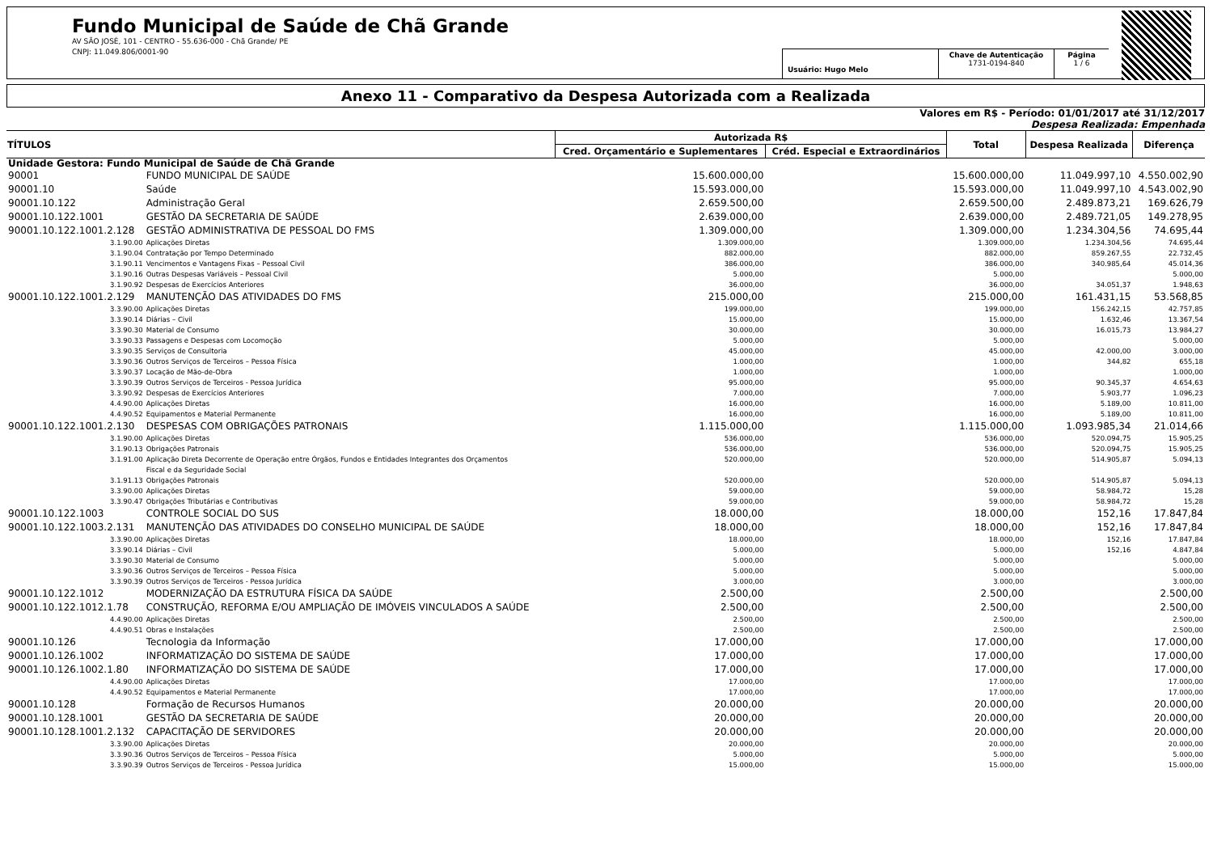Fundo Municipal de Saúde de Chã Grande
AV SÃO JOSÉ, 101 - CENTRO - 55.636-000 - Chã Grande/ PE
CNPJ: 11.049.806/0001-90
Usuário: Hugo Melo
Chave de Autenticação
1731-0194-840
Página
1 / 6
Anexo 11 - Comparativo da Despesa Autorizada com a Realizada
Valores em R$ - Período: 01/01/2017 até 31/12/2017
Despesa Realizada: Empenhada
| TÍTULOS | | Autorizada R$ | | Total | Despesa Realizada | Diferença |
| --- | --- | --- | --- | --- | --- | --- |
| | | Cred. Orçamentário e Suplementares | Créd. Especial e Extraordinários | | | |
| Unidade Gestora: Fundo Municipal de Saúde de Chã Grande | | | | | | |
| 90001 | FUNDO MUNICIPAL DE SAÚDE | 15.600.000,00 | | 15.600.000,00 | 11.049.997,10 | 4.550.002,90 |
| 90001.10 | Saúde | 15.593.000,00 | | 15.593.000,00 | 11.049.997,10 | 4.543.002,90 |
| 90001.10.122 | Administração Geral | 2.659.500,00 | | 2.659.500,00 | 2.489.873,21 | 169.626,79 |
| 90001.10.122.1001 | GESTÃO DA SECRETARIA DE SAÚDE | 2.639.000,00 | | 2.639.000,00 | 2.489.721,05 | 149.278,95 |
| 90001.10.122.1001.2.128 | GESTÃO ADMINISTRATIVA DE PESSOAL DO FMS | 1.309.000,00 | | 1.309.000,00 | 1.234.304,56 | 74.695,44 |
| 3.1.90.00 | Aplicações Diretas | 1.309.000,00 | | 1.309.000,00 | 1.234.304,56 | 74.695,44 |
| 3.1.90.04 | Contratação por Tempo Determinado | 882.000,00 | | 882.000,00 | 859.267,55 | 22.732,45 |
| 3.1.90.11 | Vencimentos e Vantagens Fixas – Pessoal Civil | 386.000,00 | | 386.000,00 | 340.985,64 | 45.014,36 |
| 3.1.90.16 | Outras Despesas Variáveis – Pessoal Civil | 5.000,00 | | 5.000,00 | | 5.000,00 |
| 3.1.90.92 | Despesas de Exercícios Anteriores | 36.000,00 | | 36.000,00 | 34.051,37 | 1.948,63 |
| 90001.10.122.1001.2.129 | MANUTENÇÃO DAS ATIVIDADES DO FMS | 215.000,00 | | 215.000,00 | 161.431,15 | 53.568,85 |
| 3.3.90.00 | Aplicações Diretas | 199.000,00 | | 199.000,00 | 156.242,15 | 42.757,85 |
| 3.3.90.14 | Diárias – Civil | 15.000,00 | | 15.000,00 | 1.632,46 | 13.367,54 |
| 3.3.90.30 | Material de Consumo | 30.000,00 | | 30.000,00 | 16.015,73 | 13.984,27 |
| 3.3.90.33 | Passagens e Despesas com Locomoção | 5.000,00 | | 5.000,00 | | 5.000,00 |
| 3.3.90.35 | Serviços de Consultoria | 45.000,00 | | 45.000,00 | 42.000,00 | 3.000,00 |
| 3.3.90.36 | Outros Serviços de Terceiros – Pessoa Física | 1.000,00 | | 1.000,00 | 344,82 | 655,18 |
| 3.3.90.37 | Locação de Mão-de-Obra | 1.000,00 | | 1.000,00 | | 1.000,00 |
| 3.3.90.39 | Outros Serviços de Terceiros - Pessoa Jurídica | 95.000,00 | | 95.000,00 | 90.345,37 | 4.654,63 |
| 3.3.90.92 | Despesas de Exercícios Anteriores | 7.000,00 | | 7.000,00 | 5.903,77 | 1.096,23 |
| 4.4.90.00 | Aplicações Diretas | 16.000,00 | | 16.000,00 | 5.189,00 | 10.811,00 |
| 4.4.90.52 | Equipamentos e Material Permanente | 16.000,00 | | 16.000,00 | 5.189,00 | 10.811,00 |
| 90001.10.122.1001.2.130 | DESPESAS COM OBRIGAÇÕES PATRONAIS | 1.115.000,00 | | 1.115.000,00 | 1.093.985,34 | 21.014,66 |
| 3.1.90.00 | Aplicações Diretas | 536.000,00 | | 536.000,00 | 520.094,75 | 15.905,25 |
| 3.1.90.13 | Obrigações Patronais | 536.000,00 | | 536.000,00 | 520.094,75 | 15.905,25 |
| 3.1.91.00 | Aplicação Direta Decorrente de Operação entre Órgãos, Fundos e Entidades Integrantes dos Orçamentos Fiscal e da Seguridade Social | 520.000,00 | | 520.000,00 | 514.905,87 | 5.094,13 |
| 3.1.91.13 | Obrigações Patronais | 520.000,00 | | 520.000,00 | 514.905,87 | 5.094,13 |
| 3.3.90.00 | Aplicações Diretas | 59.000,00 | | 59.000,00 | 58.984,72 | 15,28 |
| 3.3.90.47 | Obrigações Tributárias e Contributivas | 59.000,00 | | 59.000,00 | 58.984,72 | 15,28 |
| 90001.10.122.1003 | CONTROLE SOCIAL DO SUS | 18.000,00 | | 18.000,00 | 152,16 | 17.847,84 |
| 90001.10.122.1003.2.131 | MANUTENÇÃO DAS ATIVIDADES DO CONSELHO MUNICIPAL DE SAÚDE | 18.000,00 | | 18.000,00 | 152,16 | 17.847,84 |
| 3.3.90.00 | Aplicações Diretas | 18.000,00 | | 18.000,00 | 152,16 | 17.847,84 |
| 3.3.90.14 | Diárias – Civil | 5.000,00 | | 5.000,00 | 152,16 | 4.847,84 |
| 3.3.90.30 | Material de Consumo | 5.000,00 | | 5.000,00 | | 5.000,00 |
| 3.3.90.36 | Outros Serviços de Terceiros – Pessoa Física | 5.000,00 | | 5.000,00 | | 5.000,00 |
| 3.3.90.39 | Outros Serviços de Terceiros - Pessoa Jurídica | 3.000,00 | | 3.000,00 | | 3.000,00 |
| 90001.10.122.1012 | MODERNIZAÇÃO DA ESTRUTURA FÍSICA DA SAÚDE | 2.500,00 | | 2.500,00 | | 2.500,00 |
| 90001.10.122.1012.1.78 | CONSTRUÇÃO, REFORMA E/OU AMPLIAÇÃO DE IMÓVEIS VINCULADOS A SAÚDE | 2.500,00 | | 2.500,00 | | 2.500,00 |
| 4.4.90.00 | Aplicações Diretas | 2.500,00 | | 2.500,00 | | 2.500,00 |
| 4.4.90.51 | Obras e Instalações | 2.500,00 | | 2.500,00 | | 2.500,00 |
| 90001.10.126 | Tecnologia da Informação | 17.000,00 | | 17.000,00 | | 17.000,00 |
| 90001.10.126.1002 | INFORMATIZAÇÃO DO SISTEMA DE SAÚDE | 17.000,00 | | 17.000,00 | | 17.000,00 |
| 90001.10.126.1002.1.80 | INFORMATIZAÇÃO DO SISTEMA DE SAÚDE | 17.000,00 | | 17.000,00 | | 17.000,00 |
| 4.4.90.00 | Aplicações Diretas | 17.000,00 | | 17.000,00 | | 17.000,00 |
| 4.4.90.52 | Equipamentos e Material Permanente | 17.000,00 | | 17.000,00 | | 17.000,00 |
| 90001.10.128 | Formação de Recursos Humanos | 20.000,00 | | 20.000,00 | | 20.000,00 |
| 90001.10.128.1001 | GESTÃO DA SECRETARIA DE SAÚDE | 20.000,00 | | 20.000,00 | | 20.000,00 |
| 90001.10.128.1001.2.132 | CAPACITAÇÃO DE SERVIDORES | 20.000,00 | | 20.000,00 | | 20.000,00 |
| 3.3.90.00 | Aplicações Diretas | 20.000,00 | | 20.000,00 | | 20.000,00 |
| 3.3.90.36 | Outros Serviços de Terceiros – Pessoa Física | 5.000,00 | | 5.000,00 | | 5.000,00 |
| 3.3.90.39 | Outros Serviços de Terceiros - Pessoa Jurídica | 15.000,00 | | 15.000,00 | | 15.000,00 |